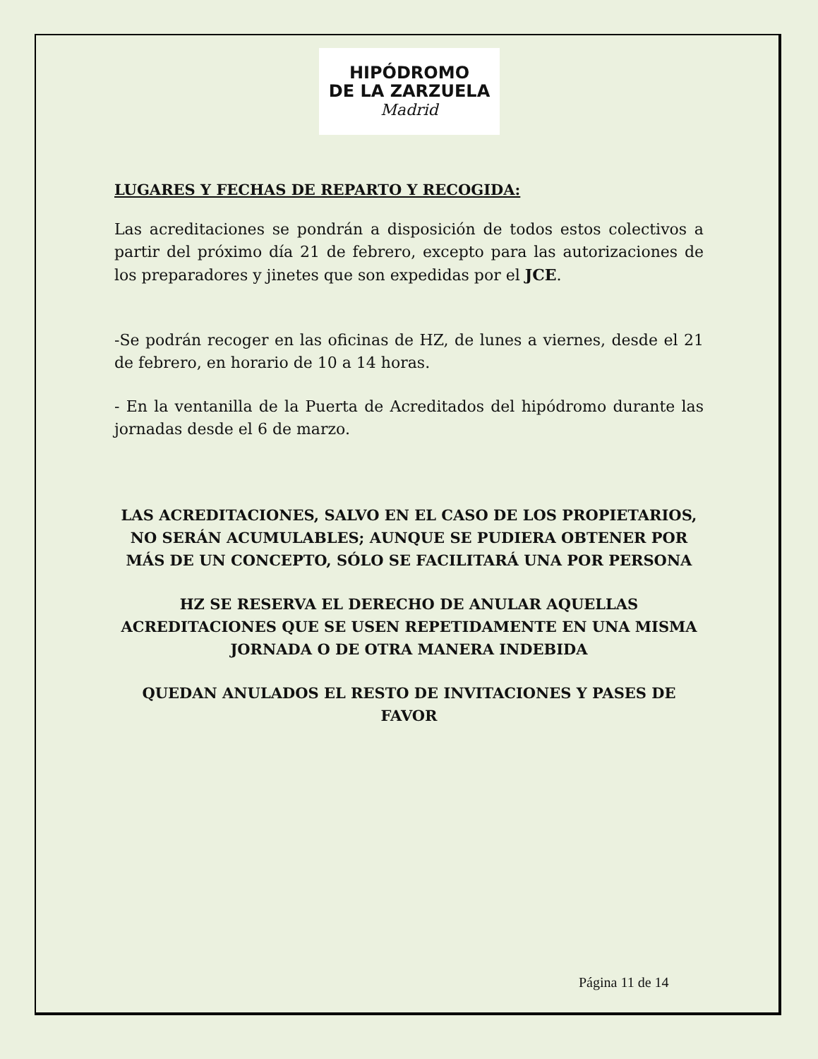HIPÓDROMO
DE LA ZARZUELA
Madrid
LUGARES Y FECHAS DE REPARTO Y RECOGIDA:
Las acreditaciones se pondrán a disposición de todos estos colectivos a partir del próximo día 21 de febrero, excepto para las autorizaciones de los preparadores y jinetes que son expedidas por el JCE.
-Se podrán recoger en las oficinas de HZ, de lunes a viernes, desde el 21 de febrero, en horario de 10 a 14 horas.
- En la ventanilla de la Puerta de Acreditados del hipódromo durante las jornadas desde el 6 de marzo.
LAS ACREDITACIONES, SALVO EN EL CASO DE LOS PROPIETARIOS, NO SERÁN ACUMULABLES; AUNQUE SE PUDIERA OBTENER POR MÁS DE UN CONCEPTO, SÓLO SE FACILITARÁ UNA POR PERSONA
HZ SE RESERVA EL DERECHO DE ANULAR AQUELLAS ACREDITACIONES QUE SE USEN REPETIDAMENTE EN UNA MISMA JORNADA O DE OTRA MANERA INDEBIDA
QUEDAN ANULADOS EL RESTO DE INVITACIONES Y PASES DE FAVOR
Página 11 de 14